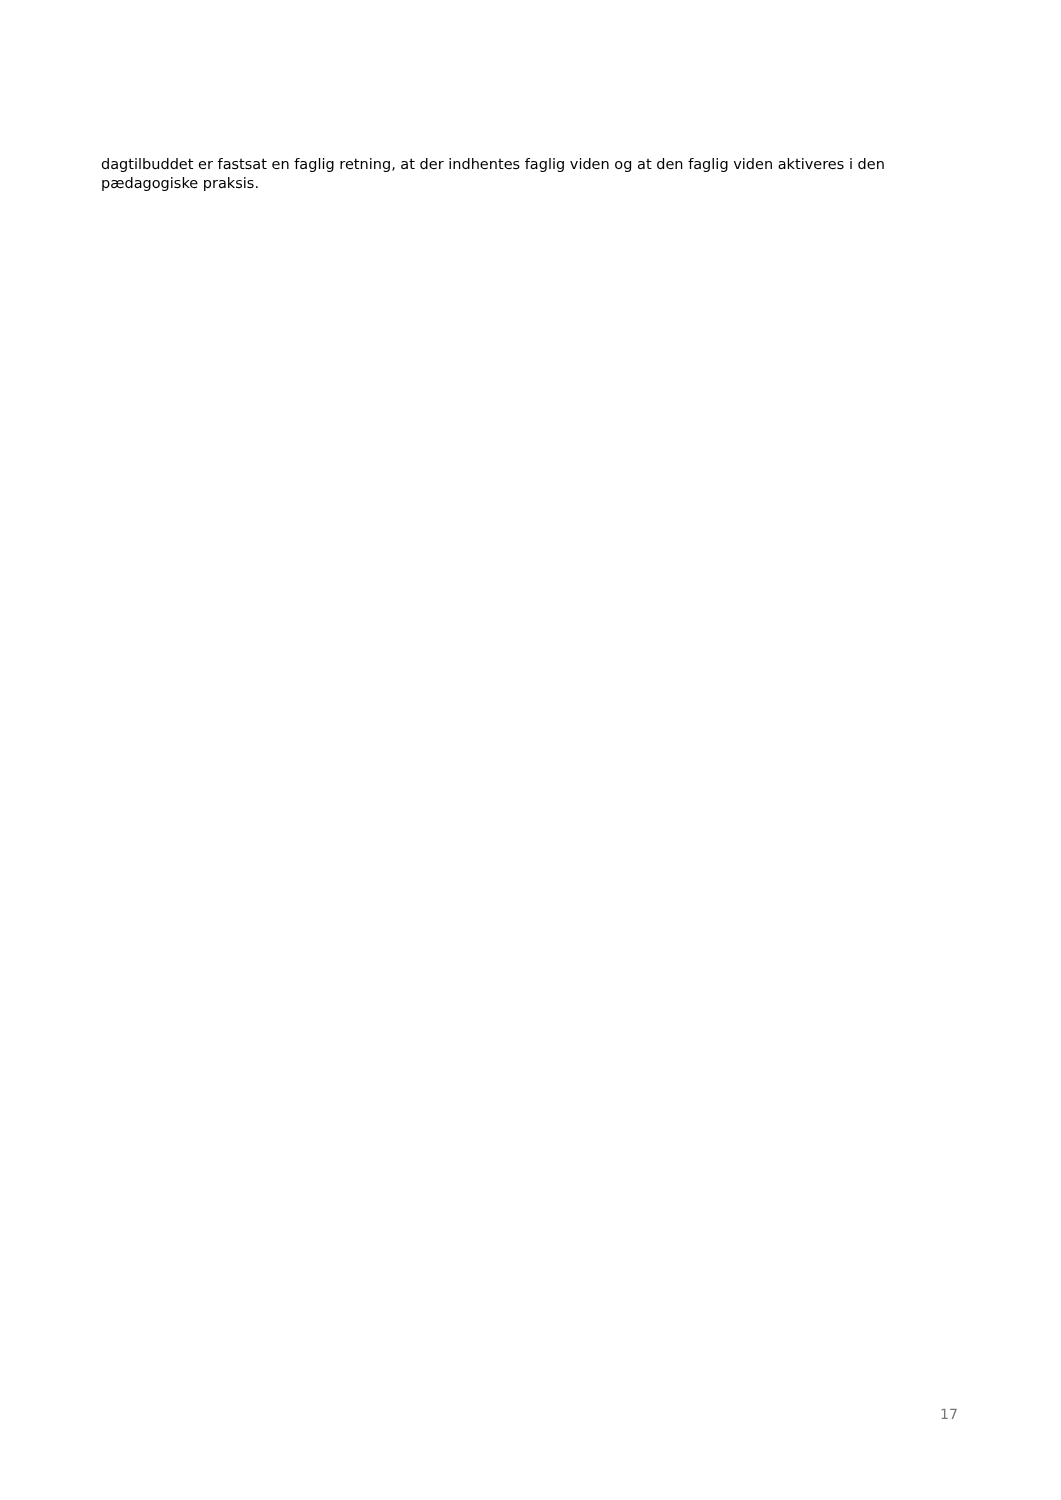dagtilbuddet er fastsat en faglig retning, at der indhentes faglig viden og at den faglig viden aktiveres i den pædagogiske praksis.
17